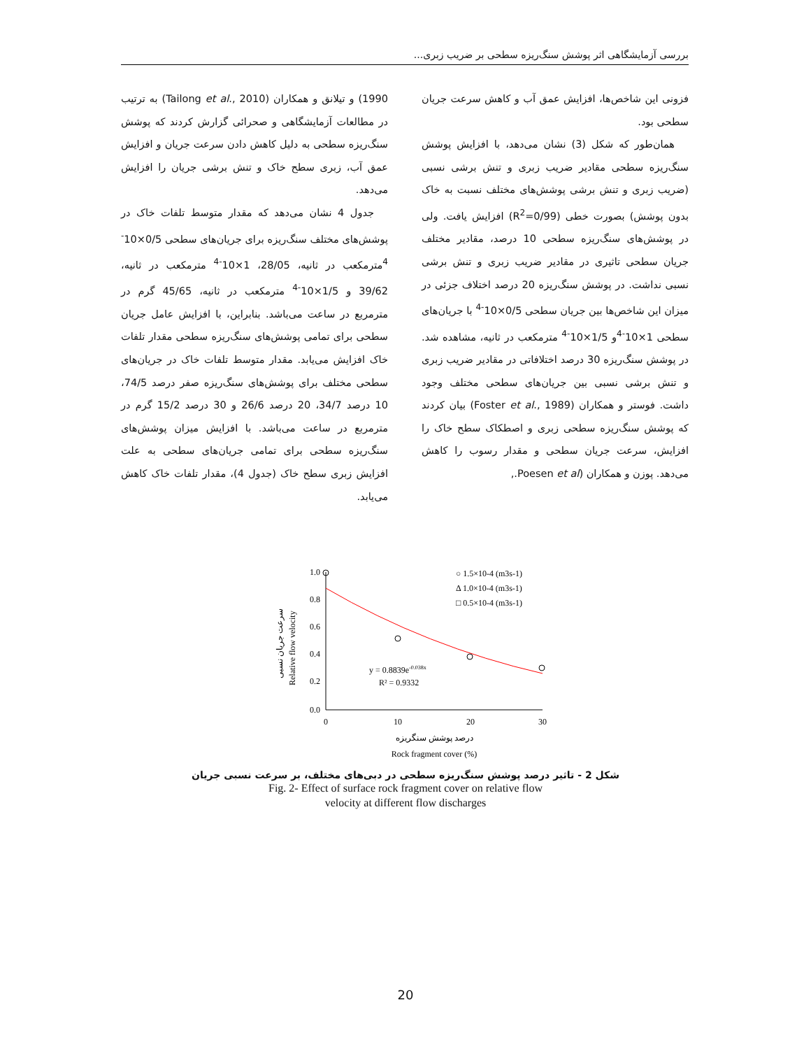بررسی آزمایشگاهی اثر پوشش سنگ‌ریزه سطحی بر ضریب زبری...
فزونی این شاخص‌ها، افزایش عمق آب و کاهش سرعت جریان سطحی بود.
همان‌طور که شکل (3) نشان می‌دهد، با افزایش پوشش سنگ‌ریزه سطحی مقادیر ضریب زبری و تنش برشی نسبی (ضریب زبری و تنش برشی پوشش‌های مختلف نسبت به خاک بدون پوشش) بصورت خطی (R<sup>2</sup>=0/99) افزایش یافت. ولی در پوشش‌های سنگ‌ریزه سطحی 10 درصد، مقادیر مختلف جریان سطحی تاثیری در مقادیر ضریب زبری و تنش برشی نسبی نداشت. در پوشش سنگ‌ریزه 20 درصد اختلاف جزئی در میزان این شاخص‌ها بین جریان سطحی 0/5×10<sup>-4</sup> با جریان‌های سطحی 1×10<sup>-4</sup>و 1/5×10<sup>-4</sup> مترمکعب در ثانیه، مشاهده شد. در پوشش سنگ‌ریزه 30 درصد اختلافاتی در مقادیر ضریب زبری و تنش برشی نسبی بین جریان‌های سطحی مختلف وجود داشت. فوستر و همکاران (Foster et al., 1989) بیان کردند که پوشش سنگ‌ریزه سطحی زبری و اصطکاک سطح خاک را افزایش، سرعت جریان سطحی و مقدار رسوب را کاهش می‌دهد. پوزن و همکاران (Poesen et al.,
1990) و تیلانق و همکاران (Tailong et al., 2010) به ترتیب در مطالعات آزمایشگاهی و صحرائی گزارش کردند که پوشش سنگ‌ریزه سطحی به دلیل کاهش دادن سرعت جریان و افزایش عمق آب، زبری سطح خاک و تنش برشی جریان را افزایش می‌دهد.
جدول 4 نشان می‌دهد که مقدار متوسط تلفات خاک در پوشش‌های مختلف سنگ‌ریزه برای جریان‌های سطحی 0/5×10<sup>-4</sup>مترمکعب در ثانیه، 28/05، 1×10<sup>-4</sup> مترمکعب در ثانیه، 39/62 و 1/5×10<sup>-4</sup> مترمکعب در ثانیه، 45/65 گرم در مترمربع در ساعت می‌باشد. بنابراین، با افزایش عامل جریان سطحی برای تمامی پوشش‌های سنگ‌ریزه سطحی مقدار تلفات خاک افزایش می‌یابد. مقدار متوسط تلفات خاک در جریان‌های سطحی مختلف برای پوشش‌های سنگ‌ریزه صفر درصد 74/5، 10 درصد 34/7، 20 درصد 26/6 و 30 درصد 15/2 گرم در مترمربع در ساعت می‌باشد. با افزایش میزان پوشش‌های سنگ‌ریزه سطحی برای تمامی جریان‌های سطحی به علت افزایش زبری سطح خاک (جدول 4)، مقدار تلفات خاک کاهش می‌یابد.
1.0
0.8
0.6
0.4
0.2
0.0
0
10
20
30
○ 1.5×10-4 (m3s-1)
Δ 1.0×10-4 (m3s-1)
□ 0.5×10-4 (m3s-1)
y = 0.8839e-0.038x
R² = 0.9332
Relative flow velocity
سرعت جریان نسبی
درصد پوشش سنگریزه
Rock fragment cover (%)
شکل 2 - تاثیر درصد پوشش سنگ‌ریزه سطحی در دبی‌های مختلف، بر سرعت نسبی جریان
Fig. 2- Effect of surface rock fragment cover on relative flow
velocity at different flow discharges
20